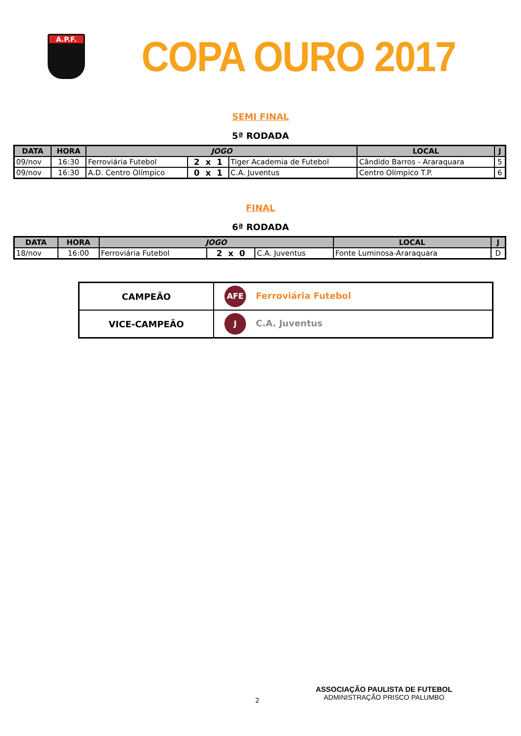A.P.F.
COPA OURO 2017
SEMI FINAL
5ª RODADA
| DATA | HORA | JOGO | | | LOCAL | J |
| --- | --- | --- | --- | --- | --- | --- |
| 09/nov | 16:30 | Ferroviária Futebol | 2 x 1 | Tiger Academia de Futebol | Cândido Barros - Araraquara | 5 |
| 09/nov | 16:30 | A.D. Centro Olímpico | 0 x 1 | C.A. Juventus | Centro Olímpico T.P. | 6 |
FINAL
6ª RODADA
| DATA | HORA | JOGO | | | LOCAL | J |
| --- | --- | --- | --- | --- | --- | --- |
| 18/nov | 16:00 | Ferroviária Futebol | 2 x 0 | C.A. Juventus | Fonte Luminosa-Araraquara | D |
| CAMPEÃO | AFE Ferroviária Futebol |
| VICE-CAMPEÃO | J C.A. Juventus |
2
ASSOCIAÇÃO PAULISTA DE FUTEBOL
ADMINISTRAÇÃO PRISCO PALUMBO